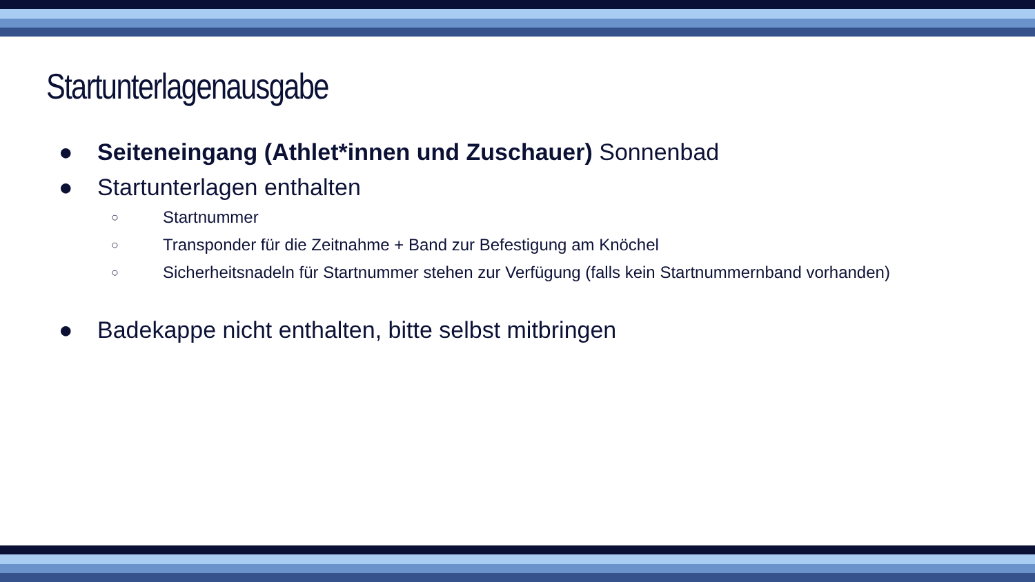Startunterlagenausgabe
● Seiteneingang (Athlet*innen und Zuschauer) Sonnenbad
● Startunterlagen enthalten
○ Startnummer
○ Transponder für die Zeitnahme + Band zur Befestigung am Knöchel
○ Sicherheitsnadeln für Startnummer stehen zur Verfügung (falls kein Startnummernband vorhanden)
● Badekappe nicht enthalten, bitte selbst mitbringen